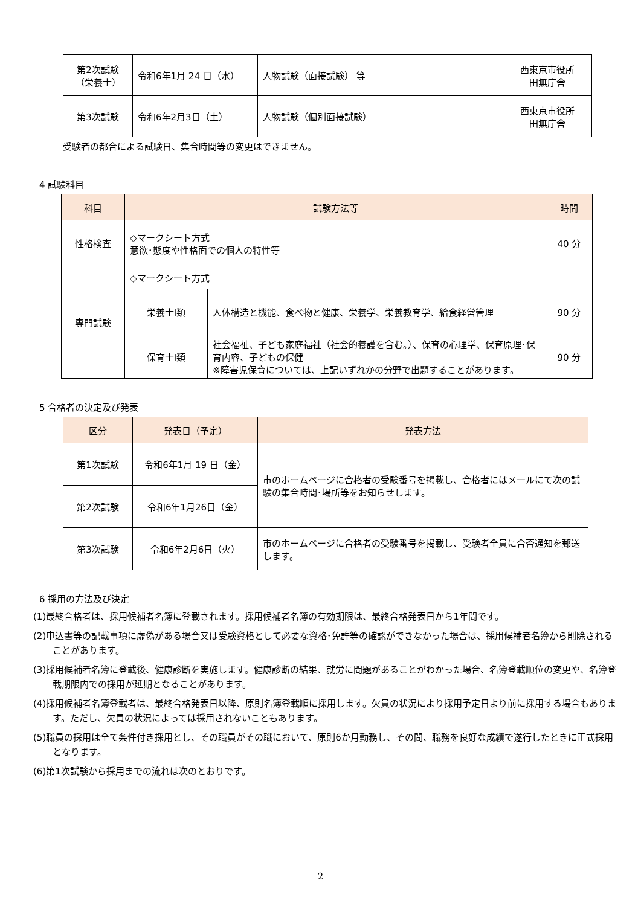| 第2次試験 （栄養士） | 令和6年1月 24 日（水） | 人物試験（面接試験） 等 | 西東京市役所 田無庁舎 |
| 第3次試験 | 令和6年2月3日（土） | 人物試験（個別面接試験） | 西東京市役所 田無庁舎 |
受験者の都合による試験日、集合時間等の変更はできません。
4 試験科目
| 科目 | 試験方法等 | | 時間 |
| --- | --- | --- | --- |
| 性格検査 | ◇マークシート方式 意欲･態度や性格面での個人の特性等 | | 40 分 |
| 専門試験 | ◇マークシート方式 | | |
| | 栄養士Ⅰ類 | 人体構造と機能、食べ物と健康、栄養学、栄養教育学、給食経営管理 | 90 分 |
| | 保育士Ⅰ類 | 社会福祉、子ども家庭福祉（社会的養護を含む。）、保育の心理学、保育原理･保育内容、子どもの保健 ※障害児保育については、上記いずれかの分野で出題することがあります。 | 90 分 |
5 合格者の決定及び発表
| 区分 | 発表日（予定） | 発表方法 |
| --- | --- | --- |
| 第1次試験 | 令和6年1月 19 日（金） | 市のホームページに合格者の受験番号を掲載し、合格者にはメールにて次の試験の集合時間･場所等をお知らせします。 |
| 第2次試験 | 令和6年1月26日（金） | |
| 第3次試験 | 令和6年2月6日（火） | 市のホームページに合格者の受験番号を掲載し、受験者全員に合否通知を郵送します。 |
6 採用の方法及び決定
(1)最終合格者は、採用候補者名簿に登載されます。採用候補者名簿の有効期限は、最終合格発表日から1年間です。
(2)申込書等の記載事項に虚偽がある場合又は受験資格として必要な資格･免許等の確認ができなかった場合は、採用候補者名簿から削除されることがあります。
(3)採用候補者名簿に登載後、健康診断を実施します。健康診断の結果、就労に問題があることがわかった場合、名簿登載順位の変更や、名簿登載期限内での採用が延期となることがあります。
(4)採用候補者名簿登載者は、最終合格発表日以降、原則名簿登載順に採用します。欠員の状況により採用予定日より前に採用する場合もあります。ただし、欠員の状況によっては採用されないこともあります。
(5)職員の採用は全て条件付き採用とし、その職員がその職において、原則6か月勤務し、その間、職務を良好な成績で遂行したときに正式採用となります。
(6)第1次試験から採用までの流れは次のとおりです。
2